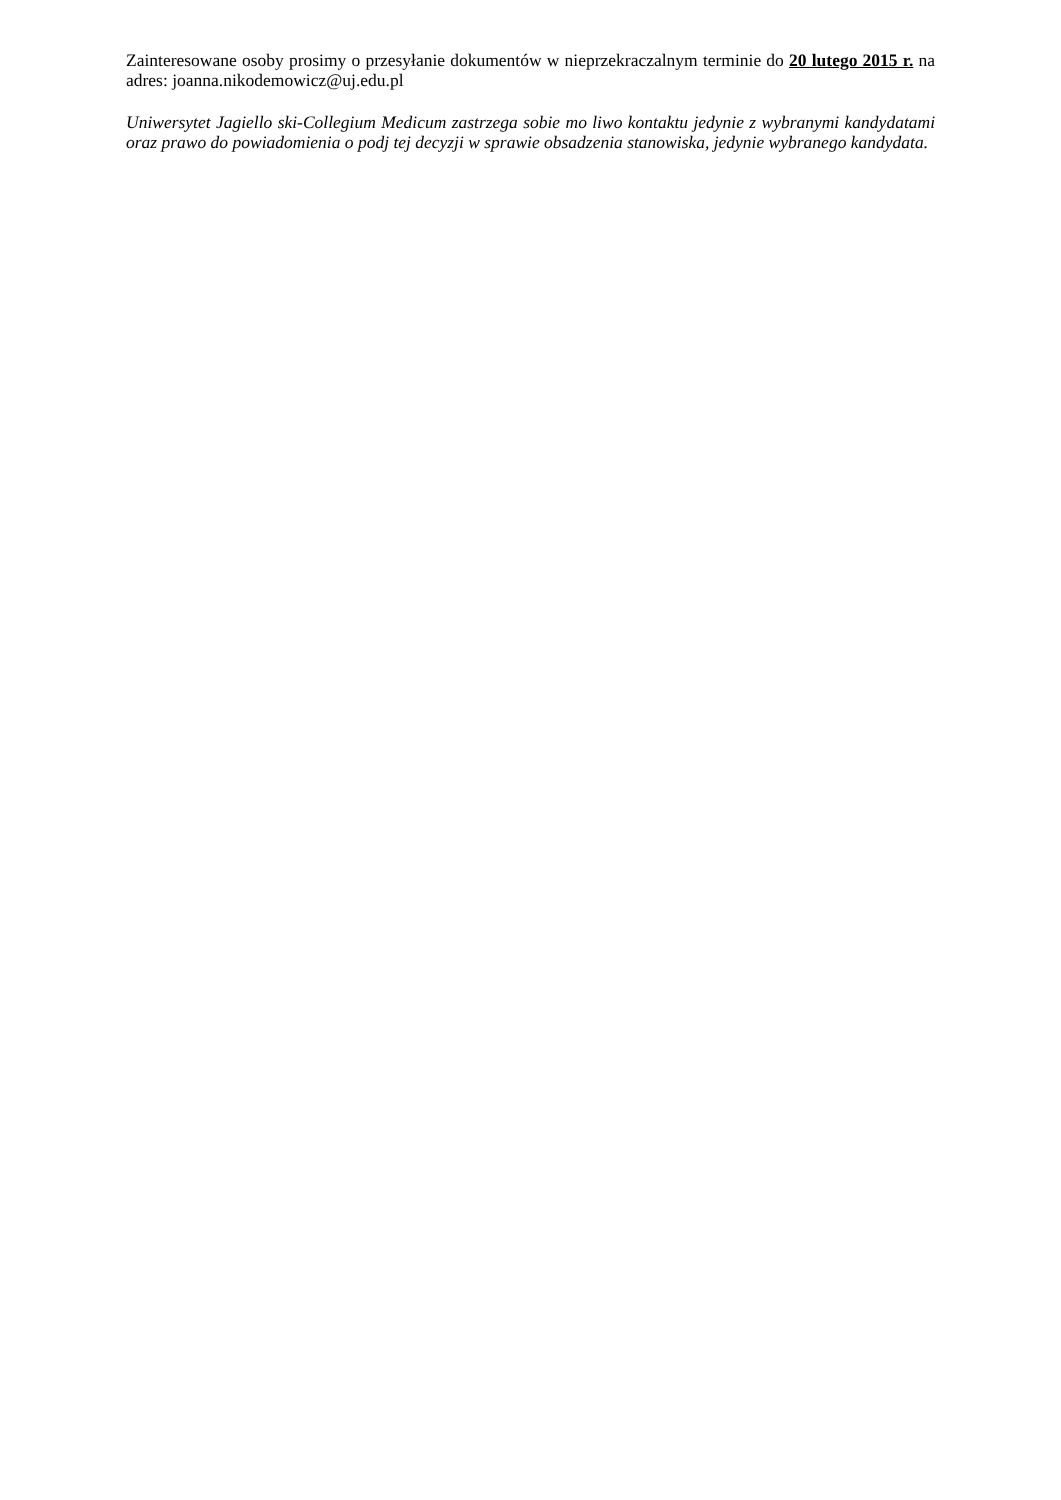Zainteresowane osoby prosimy o przesyłanie dokumentów w nieprzekraczalnym terminie do 20 lutego 2015 r. na adres: joanna.nikodemowicz@uj.edu.pl
Uniwersytet Jagiello ski-Collegium Medicum zastrzega sobie mo liwo kontaktu jedynie z wybranymi kandydatami oraz prawo do powiadomienia o podj tej decyzji w sprawie obsadzenia stanowiska, jedynie wybranego kandydata.